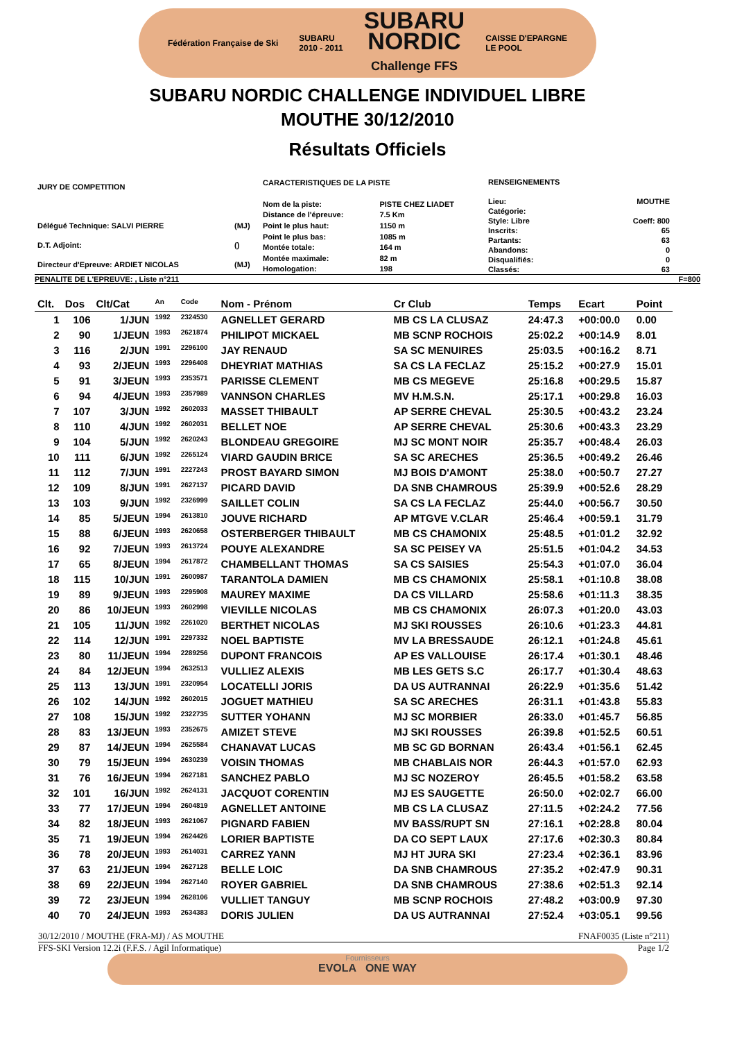Fédération Française de Ski SUBARU
2010 - 2011
SUBARU
NORDIC
Challenge FFS
CAISSE D'EPARGNE
LE POOL
SUBARU NORDIC CHALLENGE INDIVIDUEL LIBRE
MOUTHE 30/12/2010
Résultats Officiels
| JURY DE COMPETITION | |
| Délégué Technique: SALVI PIERRE | (MJ) |
| D.T. Adjoint: | () |
| Directeur d'Epreuve: ARDIET NICOLAS | (MJ) |
| CARACTERISTIQUES DE LA PISTE | |
| Nom de la piste: | PISTE CHEZ LIADET |
| Distance de l'épreuve: | 7.5 Km |
| Point le plus haut: | 1150 m |
| Point le plus bas: | 1085 m |
| Montée totale: | 164 m |
| Montée maximale: | 82 m |
| Homologation: | 198 |
| RENSEIGNEMENTS | |
| Lieu: | MOUTHE |
| Catégorie: | |
| Style: Libre | Coeff: 800 |
| Inscrits: | 65 |
| Partants: | 63 |
| Abandons: | 0 |
| Disqualifiés: | 0 |
| Classés: | 63 |
PENALITE DE L'EPREUVE: , Liste n°211 F=800
| Clt. | Dos | Clt/Cat | An | Code | Nom - Prénom | Cr Club | Temps | Ecart | Point |
| --- | --- | --- | --- | --- | --- | --- | --- | --- | --- |
| 1 | 106 | 1/JUN | 1992 | 2324530 | AGNELLET GERARD | MB CS LA CLUSAZ | 24:47.3 | +00:00.0 | 0.00 |
| 2 | 90 | 1/JEUN | 1993 | 2621874 | PHILIPOT MICKAEL | MB SCNP ROCHOIS | 25:02.2 | +00:14.9 | 8.01 |
| 3 | 116 | 2/JUN | 1991 | 2296100 | JAY RENAUD | SA SC MENUIRES | 25:03.5 | +00:16.2 | 8.71 |
| 4 | 93 | 2/JEUN | 1993 | 2296408 | DHEYRIAT MATHIAS | SA CS LA FECLAZ | 25:15.2 | +00:27.9 | 15.01 |
| 5 | 91 | 3/JEUN | 1993 | 2353571 | PARISSE CLEMENT | MB CS MEGEVE | 25:16.8 | +00:29.5 | 15.87 |
| 6 | 94 | 4/JEUN | 1993 | 2357989 | VANNSON CHARLES | MV H.M.S.N. | 25:17.1 | +00:29.8 | 16.03 |
| 7 | 107 | 3/JUN | 1992 | 2602033 | MASSET THIBAULT | AP SERRE CHEVAL | 25:30.5 | +00:43.2 | 23.24 |
| 8 | 110 | 4/JUN | 1992 | 2602031 | BELLET NOE | AP SERRE CHEVAL | 25:30.6 | +00:43.3 | 23.29 |
| 9 | 104 | 5/JUN | 1992 | 2620243 | BLONDEAU GREGOIRE | MJ SC MONT NOIR | 25:35.7 | +00:48.4 | 26.03 |
| 10 | 111 | 6/JUN | 1992 | 2265124 | VIARD GAUDIN BRICE | SA SC ARECHES | 25:36.5 | +00:49.2 | 26.46 |
| 11 | 112 | 7/JUN | 1991 | 2227243 | PROST BAYARD SIMON | MJ BOIS D'AMONT | 25:38.0 | +00:50.7 | 27.27 |
| 12 | 109 | 8/JUN | 1991 | 2627137 | PICARD DAVID | DA SNB CHAMROUS | 25:39.9 | +00:52.6 | 28.29 |
| 13 | 103 | 9/JUN | 1992 | 2326999 | SAILLET COLIN | SA CS LA FECLAZ | 25:44.0 | +00:56.7 | 30.50 |
| 14 | 85 | 5/JEUN | 1994 | 2613810 | JOUVE RICHARD | AP MTGVE V.CLAR | 25:46.4 | +00:59.1 | 31.79 |
| 15 | 88 | 6/JEUN | 1993 | 2620658 | OSTERBERGER THIBAULT | MB CS CHAMONIX | 25:48.5 | +01:01.2 | 32.92 |
| 16 | 92 | 7/JEUN | 1993 | 2613724 | POUYE ALEXANDRE | SA SC PEISEY VA | 25:51.5 | +01:04.2 | 34.53 |
| 17 | 65 | 8/JEUN | 1994 | 2617872 | CHAMBELLANT THOMAS | SA CS SAISIES | 25:54.3 | +01:07.0 | 36.04 |
| 18 | 115 | 10/JUN | 1991 | 2600987 | TARANTOLA DAMIEN | MB CS CHAMONIX | 25:58.1 | +01:10.8 | 38.08 |
| 19 | 89 | 9/JEUN | 1993 | 2295908 | MAUREY MAXIME | DA CS VILLARD | 25:58.6 | +01:11.3 | 38.35 |
| 20 | 86 | 10/JEUN | 1993 | 2602998 | VIEVILLE NICOLAS | MB CS CHAMONIX | 26:07.3 | +01:20.0 | 43.03 |
| 21 | 105 | 11/JUN | 1992 | 2261020 | BERTHET NICOLAS | MJ SKI ROUSSES | 26:10.6 | +01:23.3 | 44.81 |
| 22 | 114 | 12/JUN | 1991 | 2297332 | NOEL BAPTISTE | MV LA BRESSAUDE | 26:12.1 | +01:24.8 | 45.61 |
| 23 | 80 | 11/JEUN | 1994 | 2289256 | DUPONT FRANCOIS | AP ES VALLOUISE | 26:17.4 | +01:30.1 | 48.46 |
| 24 | 84 | 12/JEUN | 1994 | 2632513 | VULLIEZ ALEXIS | MB LES GETS S.C | 26:17.7 | +01:30.4 | 48.63 |
| 25 | 113 | 13/JUN | 1991 | 2320954 | LOCATELLI JORIS | DA US AUTRANNAI | 26:22.9 | +01:35.6 | 51.42 |
| 26 | 102 | 14/JUN | 1992 | 2602015 | JOGUET MATHIEU | SA SC ARECHES | 26:31.1 | +01:43.8 | 55.83 |
| 27 | 108 | 15/JUN | 1992 | 2322735 | SUTTER YOHANN | MJ SC MORBIER | 26:33.0 | +01:45.7 | 56.85 |
| 28 | 83 | 13/JEUN | 1993 | 2352675 | AMIZET STEVE | MJ SKI ROUSSES | 26:39.8 | +01:52.5 | 60.51 |
| 29 | 87 | 14/JEUN | 1994 | 2625584 | CHANAVAT LUCAS | MB SC GD BORNAN | 26:43.4 | +01:56.1 | 62.45 |
| 30 | 79 | 15/JEUN | 1994 | 2630239 | VOISIN THOMAS | MB CHABLAIS NOR | 26:44.3 | +01:57.0 | 62.93 |
| 31 | 76 | 16/JEUN | 1994 | 2627181 | SANCHEZ PABLO | MJ SC NOZEROY | 26:45.5 | +01:58.2 | 63.58 |
| 32 | 101 | 16/JUN | 1992 | 2624131 | JACQUOT CORENTIN | MJ ES SAUGETTE | 26:50.0 | +02:02.7 | 66.00 |
| 33 | 77 | 17/JEUN | 1994 | 2604819 | AGNELLET ANTOINE | MB CS LA CLUSAZ | 27:11.5 | +02:24.2 | 77.56 |
| 34 | 82 | 18/JEUN | 1993 | 2621067 | PIGNARD FABIEN | MV BASS/RUPT SN | 27:16.1 | +02:28.8 | 80.04 |
| 35 | 71 | 19/JEUN | 1994 | 2624426 | LORIER BAPTISTE | DA CO SEPT LAUX | 27:17.6 | +02:30.3 | 80.84 |
| 36 | 78 | 20/JEUN | 1993 | 2614031 | CARREZ YANN | MJ HT JURA SKI | 27:23.4 | +02:36.1 | 83.96 |
| 37 | 63 | 21/JEUN | 1994 | 2627128 | BELLE LOIC | DA SNB CHAMROUS | 27:35.2 | +02:47.9 | 90.31 |
| 38 | 69 | 22/JEUN | 1994 | 2627140 | ROYER GABRIEL | DA SNB CHAMROUS | 27:38.6 | +02:51.3 | 92.14 |
| 39 | 72 | 23/JEUN | 1994 | 2628106 | VULLIET TANGUY | MB SCNP ROCHOIS | 27:48.2 | +03:00.9 | 97.30 |
| 40 | 70 | 24/JEUN | 1993 | 2634383 | DORIS JULIEN | DA US AUTRANNAI | 27:52.4 | +03:05.1 | 99.56 |
30/12/2010 / MOUTHE (FRA-MJ) / AS MOUTHE FNAF0035 (Liste n°211)
FFS-SKI Version 12.2i (F.F.S. / Agil Informatique) Page 1/2
Fournisseurs
EVOLA ONE WAY